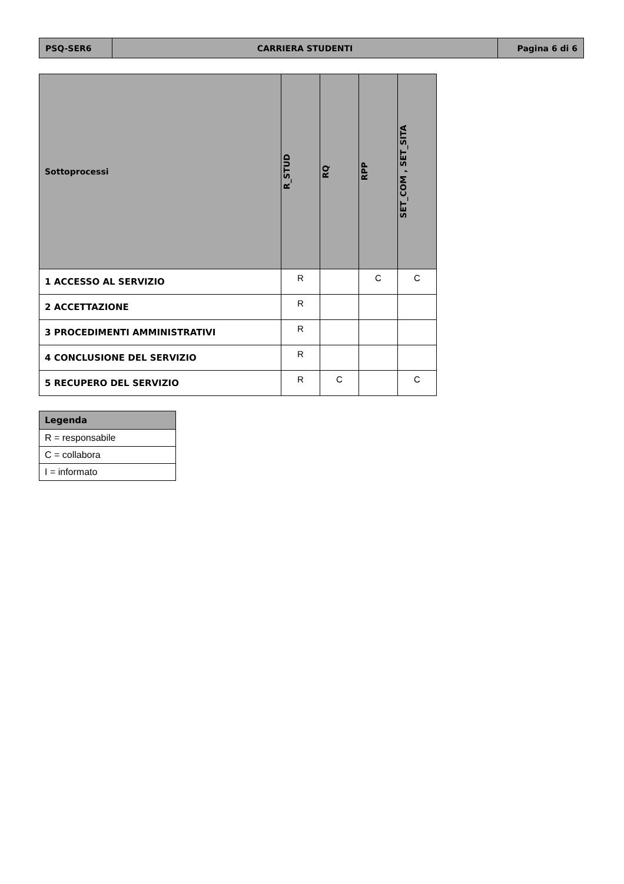| PSQ-SER6 | CARRIERA STUDENTI | Pagina 6 di 6 |
| Sottoprocessi | R_STUD | RQ | RPP | SET_COM , SET_SITA |
| --- | --- | --- | --- | --- |
| 1 ACCESSO AL SERVIZIO | R | | C | C |
| 2 ACCETTAZIONE | R | | | |
| 3 PROCEDIMENTI AMMINISTRATIVI | R | | | |
| 4 CONCLUSIONE DEL SERVIZIO | R | | | |
| 5 RECUPERO DEL SERVIZIO | R | C | | C |
| Legenda |
| --- |
| R = responsabile |
| C = collabora |
| I = informato |